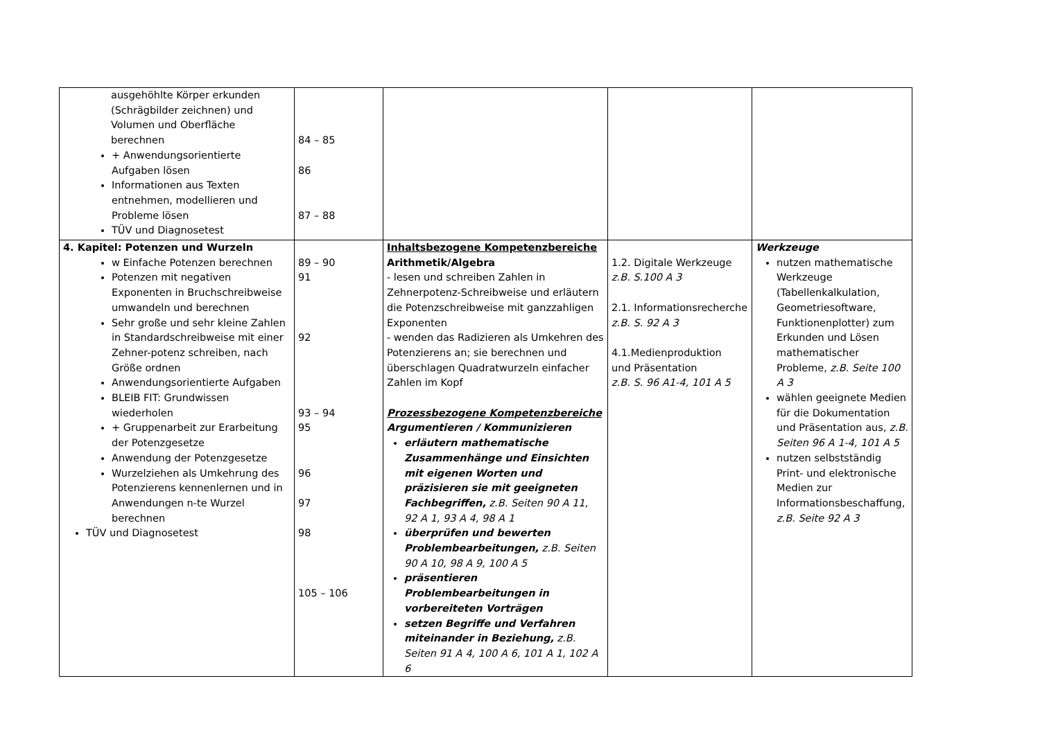| ausgehöhlte Körper erkunden (Schrägbilder zeichnen) und Volumen und Oberfläche berechnen + Anwendungsorientierte Aufgaben lösen Informationen aus Texten entnehmen, modellieren und Probleme lösen TÜV und Diagnosetest | 84 – 85 86 87 – 88 | | | |
| 4. Kapitel: Potenzen und Wurzeln w Einfache Potenzen berechnen Potenzen mit negativen Exponenten in Bruchschreibweise umwandeln und berechnen Sehr große und sehr kleine Zahlen in Standardschreibweise mit einer Zehner-potenz schreiben, nach Größe ordnen Anwendungsorientierte Aufgaben BLEIB FIT: Grundwissen wiederholen + Gruppenarbeit zur Erarbeitung der Potenzgesetze Anwendung der Potenzgesetze Wurzelziehen als Umkehrung des Potenzierens kennenlernen und in Anwendungen n-te Wurzel berechnen TÜV und Diagnosetest | 89 – 90 91 92 93 – 94 95 96 97 98 105 – 106 | Inhaltsbezogene Kompetenzbereiche Arithmetik/Algebra - lesen und schreiben Zahlen in Zehnerpotenz-Schreibweise und erläutern die Potenzschreibweise mit ganzzahligen Exponenten - wenden das Radizieren als Umkehren des Potenzierens an; sie berechnen und überschlagen Quadratwurzeln einfacher Zahlen im Kopf Prozessbezogene Kompetenzbereiche Argumentieren / Kommunizieren erläutern mathematische Zusammenhänge und Einsichten mit eigenen Worten und präzisieren sie mit geeigneten Fachbegriffen, z.B. Seiten 90 A 11, 92 A 1, 93 A 4, 98 A 1 überprüfen und bewerten Problembearbeitungen, z.B. Seiten 90 A 10, 98 A 9, 100 A 5 präsentieren Problembearbeitungen in vorbereiteten Vorträgen setzen Begriffe und Verfahren miteinander in Beziehung, z.B. Seiten 91 A 4, 100 A 6, 101 A 1, 102 A 6 | 1.2. Digitale Werkzeuge z.B. S.100 A 3 2.1. Informationsrecherche z.B. S. 92 A 3 4.1.Medienproduktion und Präsentation z.B. S. 96 A1-4, 101 A 5 | Werkzeuge nutzen mathematische Werkzeuge (Tabellenkalkulation, Geometriesoftware, Funktionenplotter) zum Erkunden und Lösen mathematischer Probleme, z.B. Seite 100 A 3 wählen geeignete Medien für die Dokumentation und Präsentation aus, z.B. Seiten 96 A 1-4, 101 A 5 nutzen selbstständig Print- und elektronische Medien zur Informationsbeschaffung, z.B. Seite 92 A 3 |